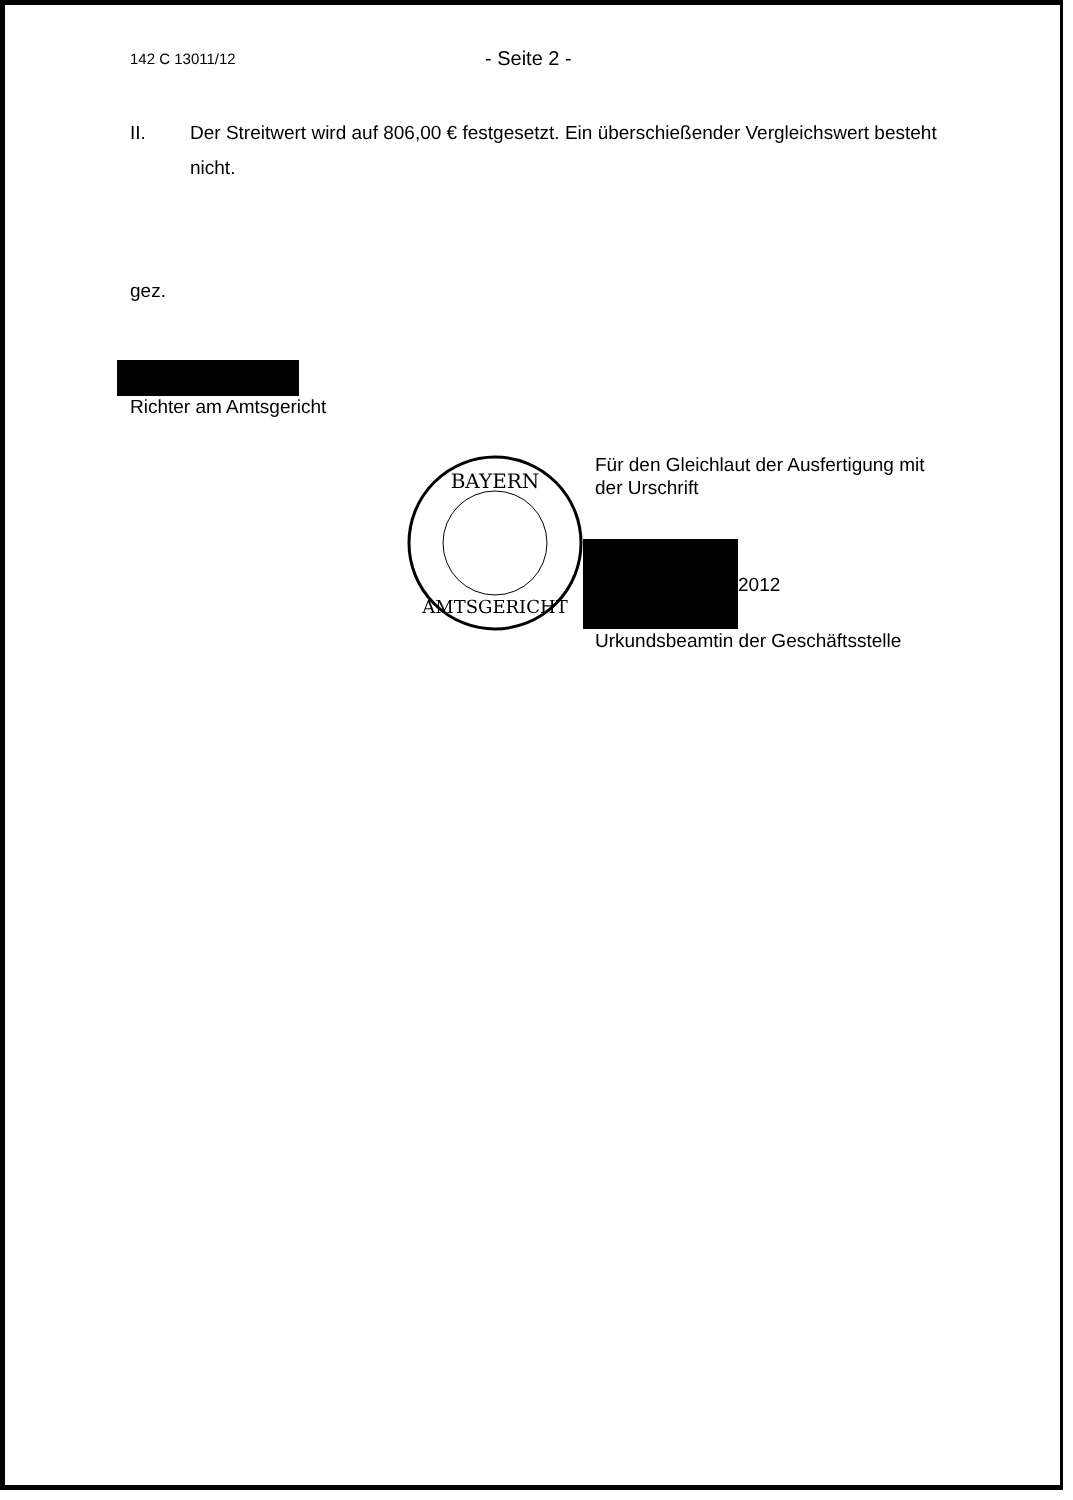142 C 13011/12 - Seite 2 -
II. Der Streitwert wird auf 806,00 € festgesetzt. Ein überschießender Vergleichswert besteht nicht.
gez.
Richter am Amtsgericht
BAYERN
AMTSGERICHT
Für den Gleichlaut der Ausfertigung mit
der Urschrift
2012
Urkundsbeamtin der Geschäftsstelle